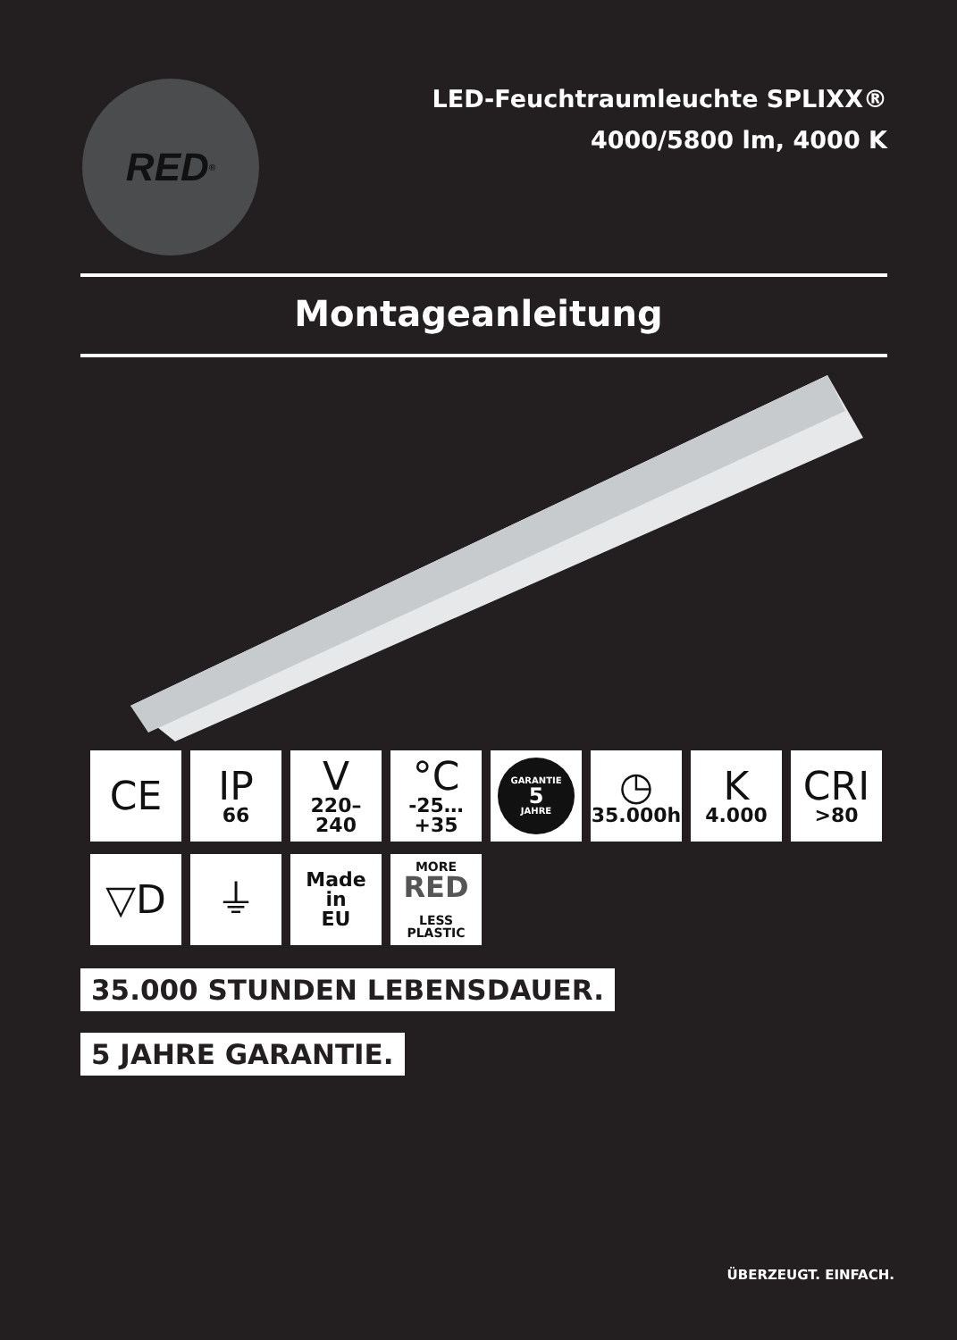RED<sup>®</sup>
LED-Feuchtraumleuchte SPLIXX®
4000/5800 lm, 4000 K
Montageanleitung
CE IP
66
V
220–240
°C
-25…+35
GARANTIE
5
JAHRE
◷
35.000h
K
4.000
CRI
>80
▽D ⏚
Made
in
EU
MORE
RED
LESS
PLASTIC
35.000 STUNDEN LEBENSDAUER. 5 JAHRE GARANTIE.
ÜBERZEUGT. EINFACH.